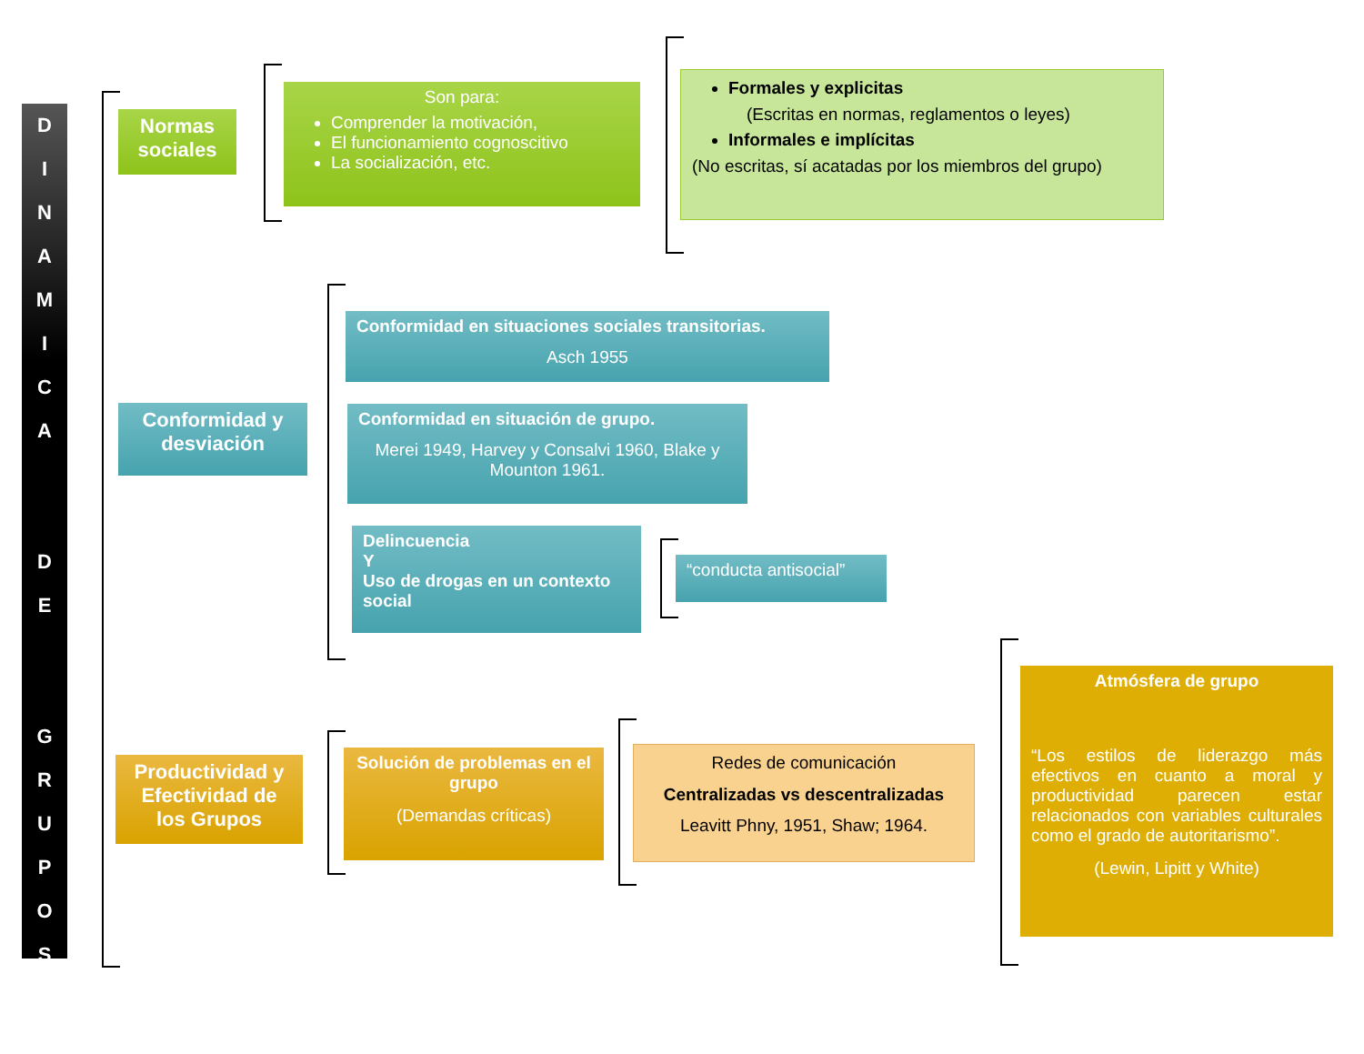D
I
N
A
M
I
C
A
D
E
G
R
U
P
O
S
Normas sociales
Son para:
Comprender la motivación,
El funcionamiento cognoscitivo
La socialización, etc.
Formales y explicitas
(Escritas en normas, reglamentos o leyes)
Informales e implícitas
(No escritas, sí acatadas por los miembros del grupo)
Conformidad y desviación
Conformidad en situaciones sociales transitorias.
Asch 1955
Conformidad en situación de grupo.
Merei 1949, Harvey y Consalvi 1960, Blake y Mounton 1961.
Delincuencia
Y
Uso de drogas en un contexto social
“conducta antisocial”
Productividad y Efectividad de los Grupos
Solución de problemas en el grupo
(Demandas críticas)
Redes de comunicación
Centralizadas vs descentralizadas
Leavitt Phny, 1951, Shaw; 1964.
Atmósfera de grupo
“Los estilos de liderazgo más efectivos en cuanto a moral y productividad parecen estar relacionados con variables culturales como el grado de autoritarismo”.
(Lewin, Lipitt y White)